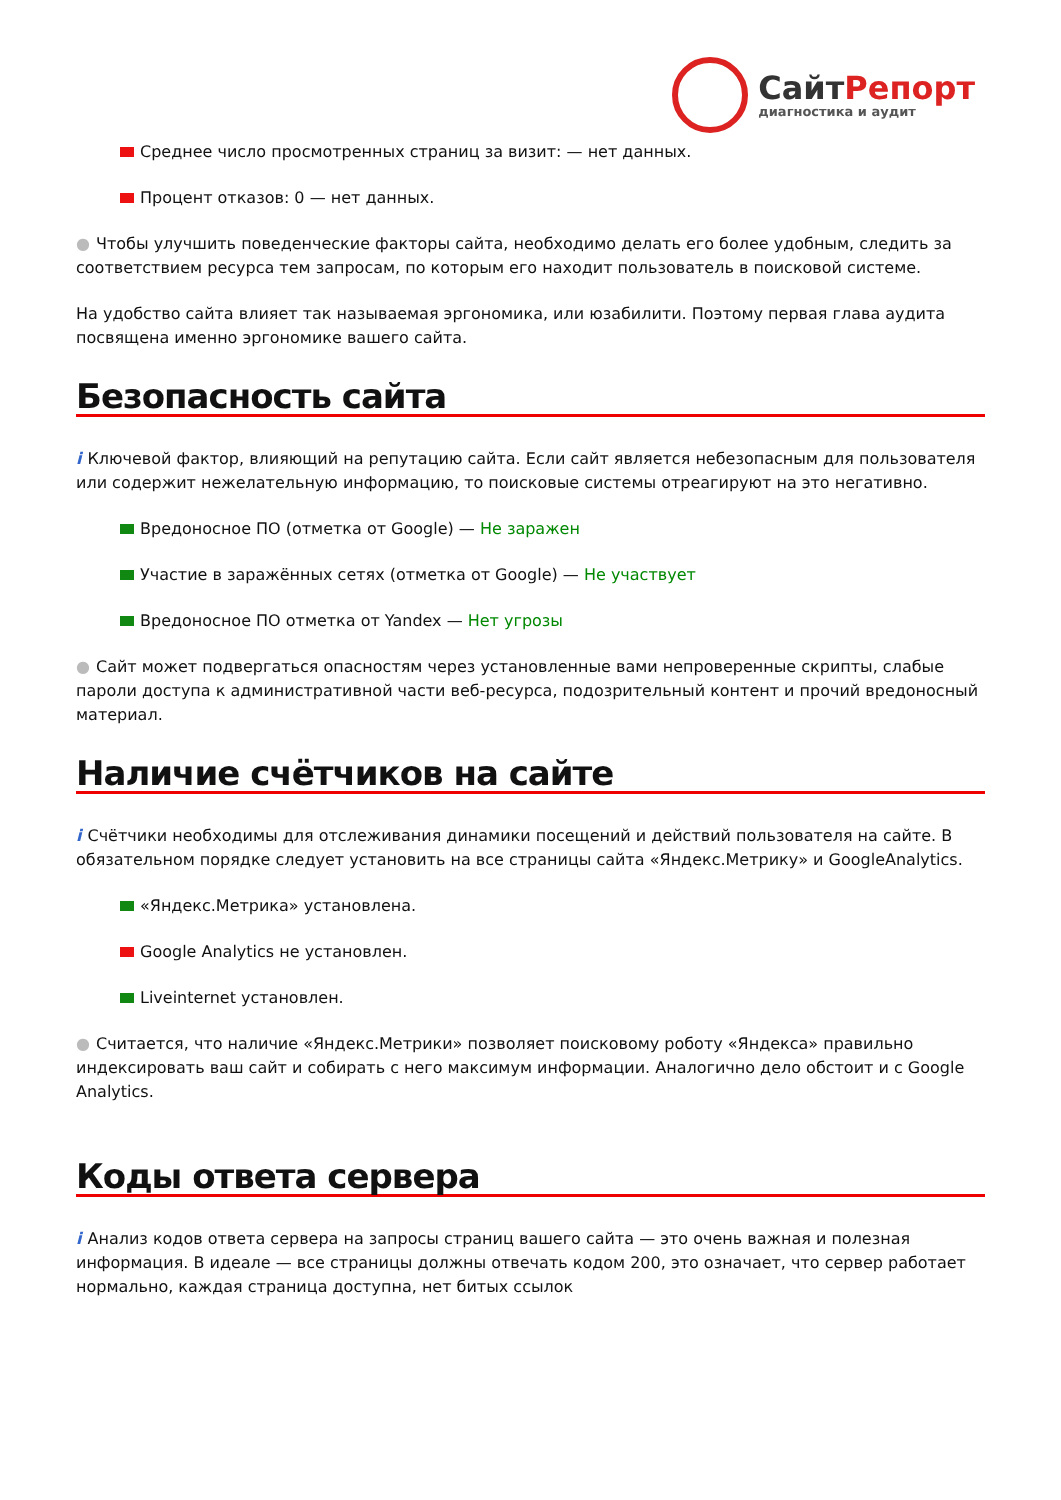СайтРепорт
диагностика и аудит
Среднее число просмотренных страниц за визит: — нет данных.
Процент отказов: 0 — нет данных.
● Чтобы улучшить поведенческие факторы сайта, необходимо делать его более удобным, следить за соответствием ресурса тем запросам, по которым его находит пользователь в поисковой системе.
На удобство сайта влияет так называемая эргономика, или юзабилити. Поэтому первая глава аудита посвящена именно эргономике вашего сайта.
Безопасность сайта
i Ключевой фактор, влияющий на репутацию сайта. Если сайт является небезопасным для пользователя или содержит нежелательную информацию, то поисковые системы отреагируют на это негативно.
Вредоносное ПО (отметка от Google) — Не заражен
Участие в заражённых сетях (отметка от Google) — Не участвует
Вредоносное ПО отметка от Yandex — Нет угрозы
● Сайт может подвергаться опасностям через установленные вами непроверенные скрипты, слабые пароли доступа к административной части веб-ресурса, подозрительный контент и прочий вредоносный материал.
Наличие счётчиков на сайте
i Счётчики необходимы для отслеживания динамики посещений и действий пользователя на сайте. В обязательном порядке следует установить на все страницы сайта «Яндекс.Метрику» и GoogleAnalytics.
«Яндекс.Метрика» установлена.
Google Analytics не установлен.
Liveinternet установлен.
● Считается, что наличие «Яндекс.Метрики» позволяет поисковому роботу «Яндекса» правильно индексировать ваш сайт и собирать с него максимум информации. Аналогично дело обстоит и с Google Analytics.
Коды ответа сервера
i Анализ кодов ответа сервера на запросы страниц вашего сайта — это очень важная и полезная информация. В идеале — все страницы должны отвечать кодом 200, это означает, что сервер работает нормально, каждая страница доступна, нет битых ссылок